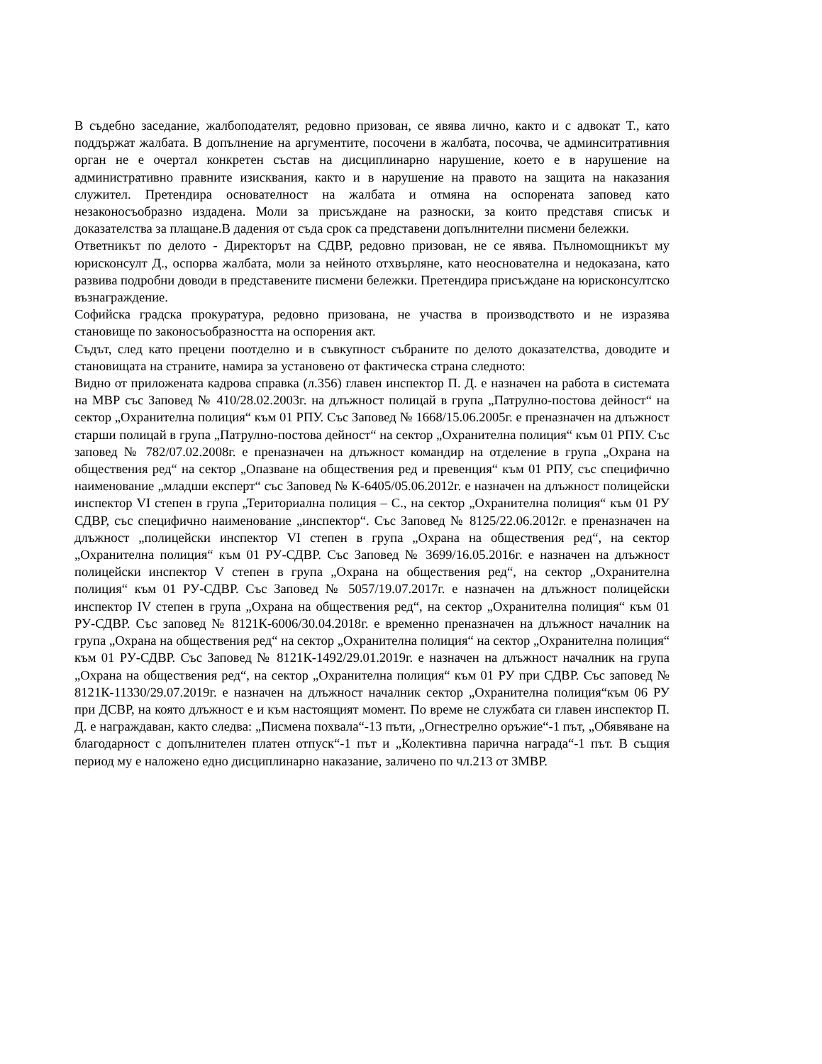В съдебно заседание, жалбоподателят, редовно призован, се явява лично, както и с адвокат Т., като поддържат жалбата. В допълнение на аргументите, посочени в жалбата, посочва, че админситративния орган не е очертал конкретен състав на дисциплинарно нарушение, което е в нарушение на административно правните изисквания, както и в нарушение на правото на защита на наказания служител. Претендира основателност на жалбата и отмяна на оспорената заповед като незаконосъобразно издадена. Моли за присъждане на разноски, за които представя списък и доказателства за плащане.В дадения от съда срок са представени допълнителни писмени бележки.
Ответникът по делото - Директорът на СДВР, редовно призован, не се явява. Пълномощникът му юрисконсулт Д., оспорва жалбата, моли за нейното отхвърляне, като неоснователна и недоказана, като развива подробни доводи в представените писмени бележки. Претендира присъждане на юрисконсултско възнаграждение.
Софийска градска прокуратура, редовно призована, не участва в производството и не изразява становище по законосъобразността на оспорения акт.
Съдът, след като прецени поотделно и в съвкупност събраните по делото доказателства, доводите и становищата на страните, намира за установено от фактическа страна следното:
Видно от приложената кадрова справка (л.356) главен инспектор П. Д. е назначен на работа в системата на МВР със Заповед № 410/28.02.2003г. на длъжност полицай в група „Патрулно-постова дейност“ на сектор „Охранителна полиция“ към 01 РПУ. Със Заповед № 1668/15.06.2005г. е преназначен на длъжност старши полицай в група „Патрулно-постова дейност“ на сектор „Охранителна полиция“ към 01 РПУ. Със заповед № 782/07.02.2008г. е преназначен на длъжност командир на отделение в група „Охрана на обществения ред“ на сектор „Опазване на обществения ред и превенция“ към 01 РПУ, със специфично наименование „младши експерт“ със Заповед № К-6405/05.06.2012г. е назначен на длъжност полицейски инспектор VI степен в група „Териториална полиция – С., на сектор „Охранителна полиция“ към 01 РУ СДВР, със специфично наименование „инспектор“. Със Заповед № 8125/22.06.2012г. е преназначен на длъжност „полицейски инспектор VI степен в група „Охрана на обществения ред“, на сектор „Охранителна полиция“ към 01 РУ-СДВР. Със Заповед № 3699/16.05.2016г. е назначен на длъжност полицейски инспектор V степен в група „Охрана на обществения ред“, на сектор „Охранителна полиция“ към 01 РУ-СДВР. Със Заповед № 5057/19.07.2017г. е назначен на длъжност полицейски инспектор IV степен в група „Охрана на обществения ред“, на сектор „Охранителна полиция“ към 01 РУ-СДВР. Със заповед № 8121К-6006/30.04.2018г. е временно преназначен на длъжност началник на група „Охрана на обществения ред“ на сектор „Охранителна полиция“ на сектор „Охранителна полиция“ към 01 РУ-СДВР. Със Заповед № 8121К-1492/29.01.2019г. е назначен на длъжност началник на група „Охрана на обществения ред“, на сектор „Охранителна полиция“ към 01 РУ при СДВР. Със заповед № 8121К-11330/29.07.2019г. е назначен на длъжност началник сектор „Охранителна полиция“към 06 РУ при ДСВР, на която длъжност е и към настоящият момент. По време не службата си главен инспектор П. Д. е награждаван, както следва: „Писмена похвала“-13 пъти, „Огнестрелно оръжие“-1 път, „Обявяване на благодарност с допълнителен платен отпуск“-1 път и „Колективна парична награда“-1 път. В същия период му е наложено едно дисциплинарно наказание, заличено по чл.213 от ЗМВР.